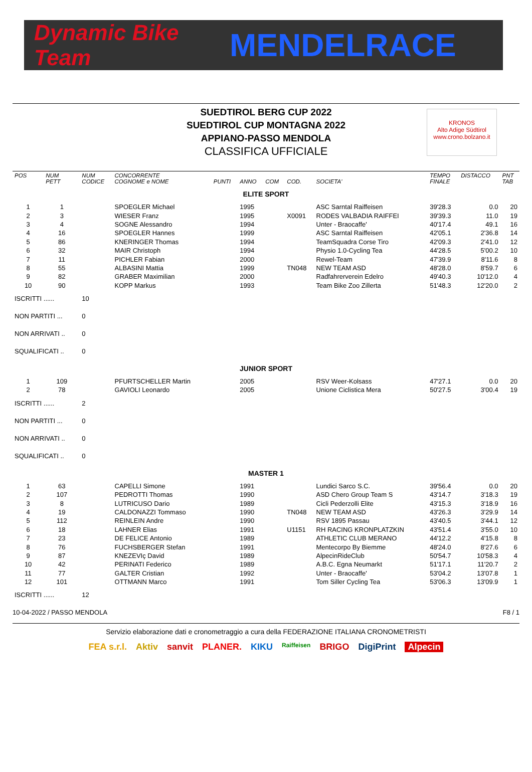Dynamic Bike Team
MENDELRACE
SUEDTIROL BERG CUP 2022
SUEDTIROL CUP MONTAGNA 2022
APPIANO-PASSO MENDOLA
CLASSIFICA UFFICIALE
KRONOS
Alto Adige Südtirol
www.crono.bolzano.it
| POS | NUM PETT | NUM CODICE | CONCORRENTE COGNOME e NOME | PUNTI | ANNO | COM | COD. | SOCIETA' | TEMPO FINALE | DISTACCO | PNT TAB |
| --- | --- | --- | --- | --- | --- | --- | --- | --- | --- | --- | --- |
| ELITE SPORT | | | | | | | | | | | |
| 1 | 1 | | SPOEGLER Michael | | 1995 | | | ASC Sarntal Raiffeisen | 39'28.3 | 0.0 | 20 |
| 2 | 3 | | WIESER Franz | | 1995 | | X0091 | RODES VALBADIA RAIFFEI | 39'39.3 | 11.0 | 19 |
| 3 | 4 | | SOGNE Alessandro | | 1994 | | | Unter - Braocaffe' | 40'17.4 | 49.1 | 16 |
| 4 | 16 | | SPOEGLER Hannes | | 1999 | | | ASC Sarntal Raiffeisen | 42'05.1 | 2'36.8 | 14 |
| 5 | 86 | | KNERINGER Thomas | | 1994 | | | TeamSquadra Corse Tiro | 42'09.3 | 2'41.0 | 12 |
| 6 | 32 | | MAIR Christoph | | 1994 | | | Physio 1.0-Cycling Tea | 44'28.5 | 5'00.2 | 10 |
| 7 | 11 | | PICHLER Fabian | | 2000 | | | Rewel-Team | 47'39.9 | 8'11.6 | 8 |
| 8 | 55 | | ALBASINI Mattia | | 1999 | | TN048 | NEW TEAM ASD | 48'28.0 | 8'59.7 | 6 |
| 9 | 82 | | GRABER Maximilian | | 2000 | | | Radfahrerverein Edelro | 49'40.3 | 10'12.0 | 4 |
| 10 | 90 | | KOPP Markus | | 1993 | | | Team Bike Zoo Zillerta | 51'48.3 | 12'20.0 | 2 |
| ISCRITTI ...... | | 10 | | | | | | | | | |
| NON PARTITI ... | | 0 | | | | | | | | | |
| NON ARRIVATI .. | | 0 | | | | | | | | | |
| SQUALIFICATI .. | | 0 | | | | | | | | | |
| JUNIOR SPORT | | | | | | | | | | | |
| 1 | 109 | | PFURTSCHELLER Martin | | 2005 | | | RSV Weer-Kolsass | 47'27.1 | 0.0 | 20 |
| 2 | 78 | | GAVIOLI Leonardo | | 2005 | | | Unione Ciclistica Mera | 50'27.5 | 3'00.4 | 19 |
| ISCRITTI ...... | | 2 | | | | | | | | | |
| NON PARTITI ... | | 0 | | | | | | | | | |
| NON ARRIVATI .. | | 0 | | | | | | | | | |
| SQUALIFICATI .. | | 0 | | | | | | | | | |
| MASTER 1 | | | | | | | | | | | |
| 1 | 63 | | CAPELLI Simone | | 1991 | | | Lundici Sarco S.C. | 39'56.4 | 0.0 | 20 |
| 2 | 107 | | PEDROTTI Thomas | | 1990 | | | ASD Chero Group Team S | 43'14.7 | 3'18.3 | 19 |
| 3 | 8 | | LUTRICUSO Dario | | 1989 | | | Cicli Pederzolli Elite | 43'15.3 | 3'18.9 | 16 |
| 4 | 19 | | CALDONAZZI Tommaso | | 1990 | | TN048 | NEW TEAM ASD | 43'26.3 | 3'29.9 | 14 |
| 5 | 112 | | REINLEIN Andre | | 1990 | | | RSV 1895 Passau | 43'40.5 | 3'44.1 | 12 |
| 6 | 18 | | LAHNER Elias | | 1991 | | U1151 | RH RACING KRONPLATZKIN | 43'51.4 | 3'55.0 | 10 |
| 7 | 23 | | DE FELICE Antonio | | 1989 | | | ATHLETIC CLUB MERANO | 44'12.2 | 4'15.8 | 8 |
| 8 | 76 | | FUCHSBERGER Stefan | | 1991 | | | Mentecorpo By Biemme | 48'24.0 | 8'27.6 | 6 |
| 9 | 87 | | KNEZEVIç David | | 1989 | | | AlpecinRideClub | 50'54.7 | 10'58.3 | 4 |
| 10 | 42 | | PERINATI Federico | | 1989 | | | A.B.C. Egna Neumarkt | 51'17.1 | 11'20.7 | 2 |
| 11 | 77 | | GALTER Cristian | | 1992 | | | Unter - Braocaffe' | 53'04.2 | 13'07.8 | 1 |
| 12 | 101 | | OTTMANN Marco | | 1991 | | | Tom Siller Cycling Tea | 53'06.3 | 13'09.9 | 1 |
| ISCRITTI ...... | | 12 | | | | | | | | | |
10-04-2022 / PASSO MENDOLA F8 / 1
Servizio elaborazione dati e cronometraggio a cura della FEDERAZIONE ITALIANA CRONOMETRISTI
FEA s.r.l. Aktiv sanvit PLANER. KIKU Raiffeisen BRIGO DigiPrint Alpecin